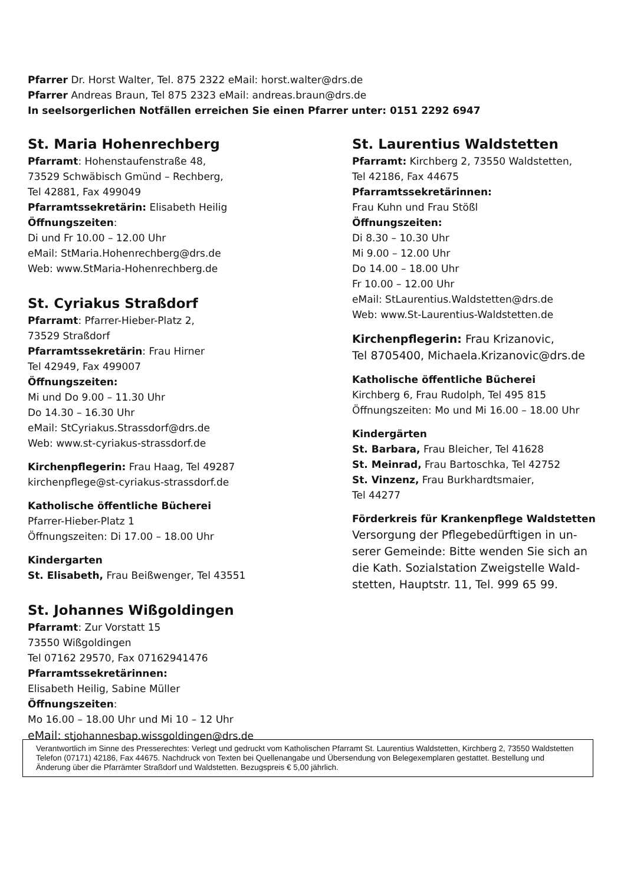Pfarrer Dr. Horst Walter, Tel. 875 2322 eMail: horst.walter@drs.de
Pfarrer Andreas Braun, Tel 875 2323 eMail: andreas.braun@drs.de
In seelsorgerlichen Notfällen erreichen Sie einen Pfarrer unter: 0151 2292 6947
St. Maria Hohenrechberg
Pfarramt: Hohenstaufenstraße 48,
73529 Schwäbisch Gmünd – Rechberg,
Tel 42881, Fax 499049
Pfarramtssekretärin: Elisabeth Heilig
Öffnungszeiten:
Di und Fr 10.00 – 12.00 Uhr
eMail: StMaria.Hohenrechberg@drs.de
Web: www.StMaria-Hohenrechberg.de
St. Cyriakus Straßdorf
Pfarramt: Pfarrer-Hieber-Platz 2,
73529 Straßdorf
Pfarramtssekretärin: Frau Hirner
Tel 42949, Fax 499007
Öffnungszeiten:
Mi und Do 9.00 – 11.30 Uhr
Do 14.30 – 16.30 Uhr
eMail: StCyriakus.Strassdorf@drs.de
Web: www.st-cyriakus-strassdorf.de
Kirchenpflegerin: Frau Haag, Tel 49287
kirchenpflege@st-cyriakus-strassdorf.de
Katholische öffentliche Bücherei
Pfarrer-Hieber-Platz 1
Öffnungszeiten: Di 17.00 – 18.00 Uhr
Kindergarten
St. Elisabeth, Frau Beißwenger, Tel 43551
St. Johannes Wißgoldingen
Pfarramt: Zur Vorstatt 15
73550 Wißgoldingen
Tel 07162 29570, Fax 07162941476
Pfarramtssekretärinnen:
Elisabeth Heilig, Sabine Müller
Öffnungszeiten:
Mo 16.00 – 18.00 Uhr und Mi 10 – 12 Uhr
eMail: stjohannesbap.wissgoldingen@drs.de
St. Laurentius Waldstetten
Pfarramt: Kirchberg 2, 73550 Waldstetten,
Tel 42186, Fax 44675
Pfarramtssekretärinnen:
Frau Kuhn und Frau Stößl
Öffnungszeiten:
Di 8.30 – 10.30 Uhr
Mi 9.00 – 12.00 Uhr
Do 14.00 – 18.00 Uhr
Fr 10.00 – 12.00 Uhr
eMail: StLaurentius.Waldstetten@drs.de
Web: www.St-Laurentius-Waldstetten.de
Kirchenpflegerin: Frau Krizanovic,
Tel 8705400, Michaela.Krizanovic@drs.de
Katholische öffentliche Bücherei
Kirchberg 6, Frau Rudolph, Tel 495 815
Öffnungszeiten: Mo und Mi 16.00 – 18.00 Uhr
Kindergärten
St. Barbara, Frau Bleicher, Tel 41628
St. Meinrad, Frau Bartoschka, Tel 42752
St. Vinzenz, Frau Burkhardtsmaier,
Tel 44277
Förderkreis für Krankenpflege Waldstetten
Versorgung der Pflegebedürftigen in un-
serer Gemeinde: Bitte wenden Sie sich an
die Kath. Sozialstation Zweigstelle Wald-
stetten, Hauptstr. 11, Tel. 999 65 99.
Verantwortlich im Sinne des Presserechtes: Verlegt und gedruckt vom Katholischen Pfarramt St. Laurentius Waldstetten, Kirchberg 2, 73550 Waldstetten Telefon (07171) 42186, Fax 44675. Nachdruck von Texten bei Quellenangabe und Übersendung von Belegexemplaren gestattet. Bestellung und Änderung über die Pfarrämter Straßdorf und Waldstetten. Bezugspreis € 5,00 jährlich.